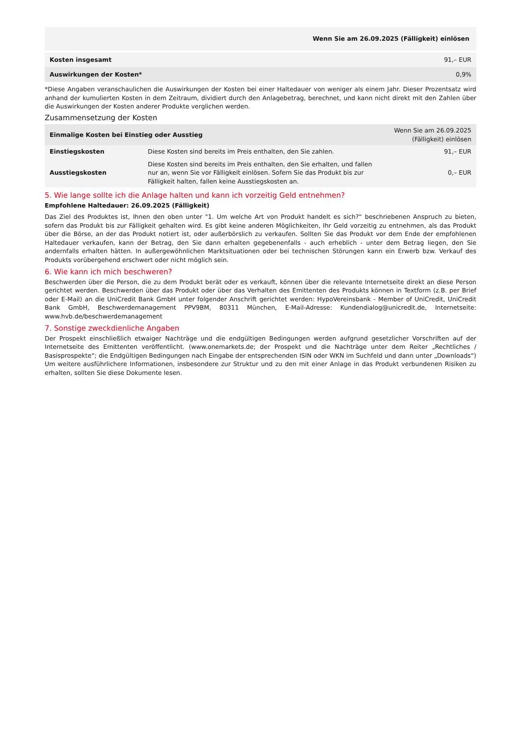| Wenn Sie am 26.09.2025 (Fälligkeit) einlösen | |
| --- | --- |
| Kosten insgesamt | 91,– EUR |
| Auswirkungen der Kosten* | 0,9% |
*Diese Angaben veranschaulichen die Auswirkungen der Kosten bei einer Haltedauer von weniger als einem Jahr. Dieser Prozentsatz wird anhand der kumulierten Kosten in dem Zeitraum, dividiert durch den Anlagebetrag, berechnet, und kann nicht direkt mit den Zahlen über die Auswirkungen der Kosten anderer Produkte verglichen werden.
Zusammensetzung der Kosten
| Einmalige Kosten bei Einstieg oder Ausstieg | | Wenn Sie am 26.09.2025 (Fälligkeit) einlösen |
| --- | --- | --- |
| Einstiegskosten | Diese Kosten sind bereits im Preis enthalten, den Sie zahlen. | 91,– EUR |
| Ausstiegskosten | Diese Kosten sind bereits im Preis enthalten, den Sie erhalten, und fallen nur an, wenn Sie vor Fälligkeit einlösen. Sofern Sie das Produkt bis zur Fälligkeit halten, fallen keine Ausstiegskosten an. | 0,– EUR |
5. Wie lange sollte ich die Anlage halten und kann ich vorzeitig Geld entnehmen?
Empfohlene Haltedauer: 26.09.2025 (Fälligkeit)
Das Ziel des Produktes ist, Ihnen den oben unter "1. Um welche Art von Produkt handelt es sich?“ beschriebenen Anspruch zu bieten, sofern das Produkt bis zur Fälligkeit gehalten wird. Es gibt keine anderen Möglichkeiten, Ihr Geld vorzeitig zu entnehmen, als das Produkt über die Börse, an der das Produkt notiert ist, oder außerbörslich zu verkaufen. Sollten Sie das Produkt vor dem Ende der empfohlenen Haltedauer verkaufen, kann der Betrag, den Sie dann erhalten gegebenenfalls - auch erheblich - unter dem Betrag liegen, den Sie andernfalls erhalten hätten. In außergewöhnlichen Marktsituationen oder bei technischen Störungen kann ein Erwerb bzw. Verkauf des Produkts vorübergehend erschwert oder nicht möglich sein.
6. Wie kann ich mich beschweren?
Beschwerden über die Person, die zu dem Produkt berät oder es verkauft, können über die relevante Internetseite direkt an diese Person gerichtet werden. Beschwerden über das Produkt oder über das Verhalten des Emittenten des Produkts können in Textform (z.B. per Brief oder E-Mail) an die UniCredit Bank GmbH unter folgender Anschrift gerichtet werden: HypoVereinsbank - Member of UniCredit, UniCredit Bank GmbH, Beschwerdemanagement PPV9BM, 80311 München, E-Mail-Adresse: Kundendialog@unicredit.de, Internetseite: www.hvb.de/beschwerdemanagement
7. Sonstige zweckdienliche Angaben
Der Prospekt einschließlich etwaiger Nachträge und die endgültigen Bedingungen werden aufgrund gesetzlicher Vorschriften auf der Internetseite des Emittenten veröffentlicht. (www.onemarkets.de; der Prospekt und die Nachträge unter dem Reiter „Rechtliches / Basisprospekte“; die Endgültigen Bedingungen nach Eingabe der entsprechenden ISIN oder WKN im Suchfeld und dann unter „Downloads“) Um weitere ausführlichere Informationen, insbesondere zur Struktur und zu den mit einer Anlage in das Produkt verbundenen Risiken zu erhalten, sollten Sie diese Dokumente lesen.